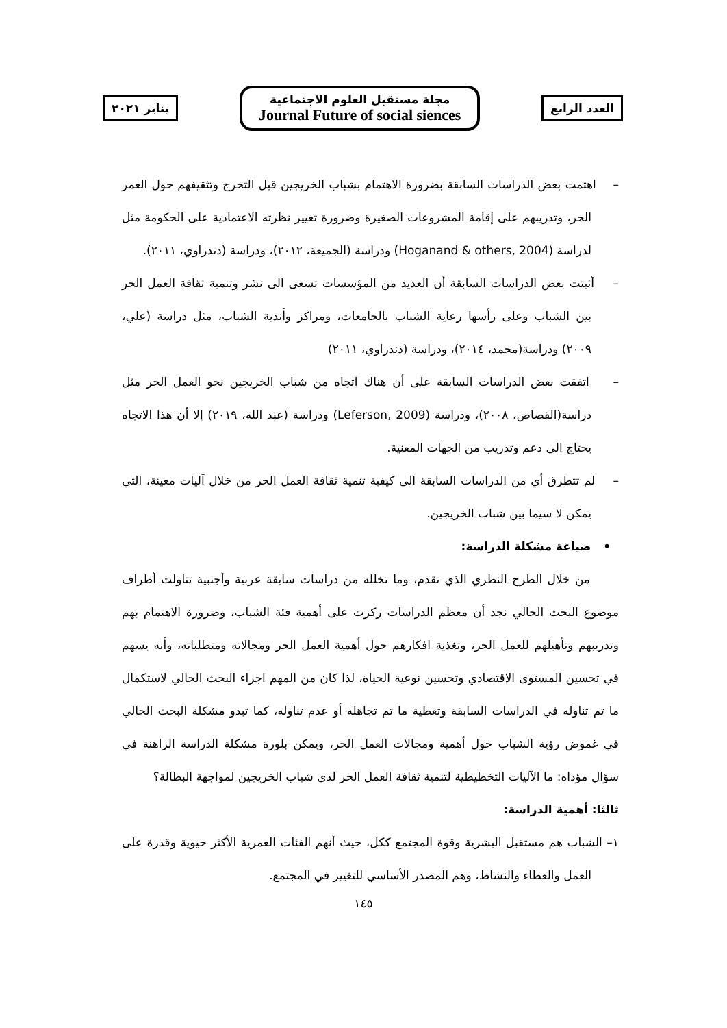العدد الرابع
مجلة مستقبل العلوم الاجتماعية
Journal Future of social siences
يناير ٢٠٢١
– اهتمت بعض الدراسات السابقة بضرورة الاهتمام بشباب الخريجين قبل التخرج وتثقيفهم حول العمر الحر، وتدريبهم على إقامة المشروعات الصغيرة وضرورة تغيير نظرته الاعتمادية على الحكومة مثل لدراسة (Hoganand & others, 2004) ودراسة (الجميعة، ٢٠١٢)، ودراسة (دندراوي، ٢٠١١).
– أثبتت بعض الدراسات السابقة أن العديد من المؤسسات تسعى الى نشر وتنمية ثقافة العمل الحر بين الشباب وعلى رأسها رعاية الشباب بالجامعات، ومراكز وأندية الشباب، مثل دراسة (علي، ٢٠٠٩) ودراسة(محمد، ٢٠١٤)، ودراسة (دندراوي، ٢٠١١)
– اتفقت بعض الدراسات السابقة على أن هناك اتجاه من شباب الخريجين نحو العمل الحر مثل دراسة(القصاص، ٢٠٠٨)، ودراسة (Leferson, 2009) ودراسة (عبد الله، ٢٠١٩) إلا أن هذا الاتجاه يحتاج الى دعم وتدريب من الجهات المعنية.
– لم تتطرق أي من الدراسات السابقة الى كيفية تنمية ثقافة العمل الحر من خلال آليات معينة، التي يمكن لا سيما بين شباب الخريجين.
• صياغة مشكلة الدراسة:
من خلال الطرح النظري الذي تقدم، وما تخلله من دراسات سابقة عربية وأجنبية تناولت أطراف موضوع البحث الحالي نجد أن معظم الدراسات ركزت على أهمية فئة الشباب، وضرورة الاهتمام بهم وتدريبهم وتأهيلهم للعمل الحر، وتغذية افكارهم حول أهمية العمل الحر ومجالاته ومتطلباته، وأنه يسهم في تحسين المستوى الاقتصادي وتحسين نوعية الحياة، لذا كان من المهم اجراء البحث الحالي لاستكمال ما تم تناوله في الدراسات السابقة وتغطية ما تم تجاهله أو عدم تناوله، كما تبدو مشكلة البحث الحالي في غموض رؤية الشباب حول أهمية ومجالات العمل الحر، ويمكن بلورة مشكلة الدراسة الراهنة في سؤال مؤداه: ما الآليات التخطيطية لتنمية ثقافة العمل الحر لدى شباب الخريجين لمواجهة البطالة؟
ثالثا: أهمية الدراسة:
١– الشباب هم مستقبل البشرية وقوة المجتمع ككل، حيث أنهم الفئات العمرية الأكثر حيوية وقدرة على العمل والعطاء والنشاط، وهم المصدر الأساسي للتغيير في المجتمع.
١٤٥